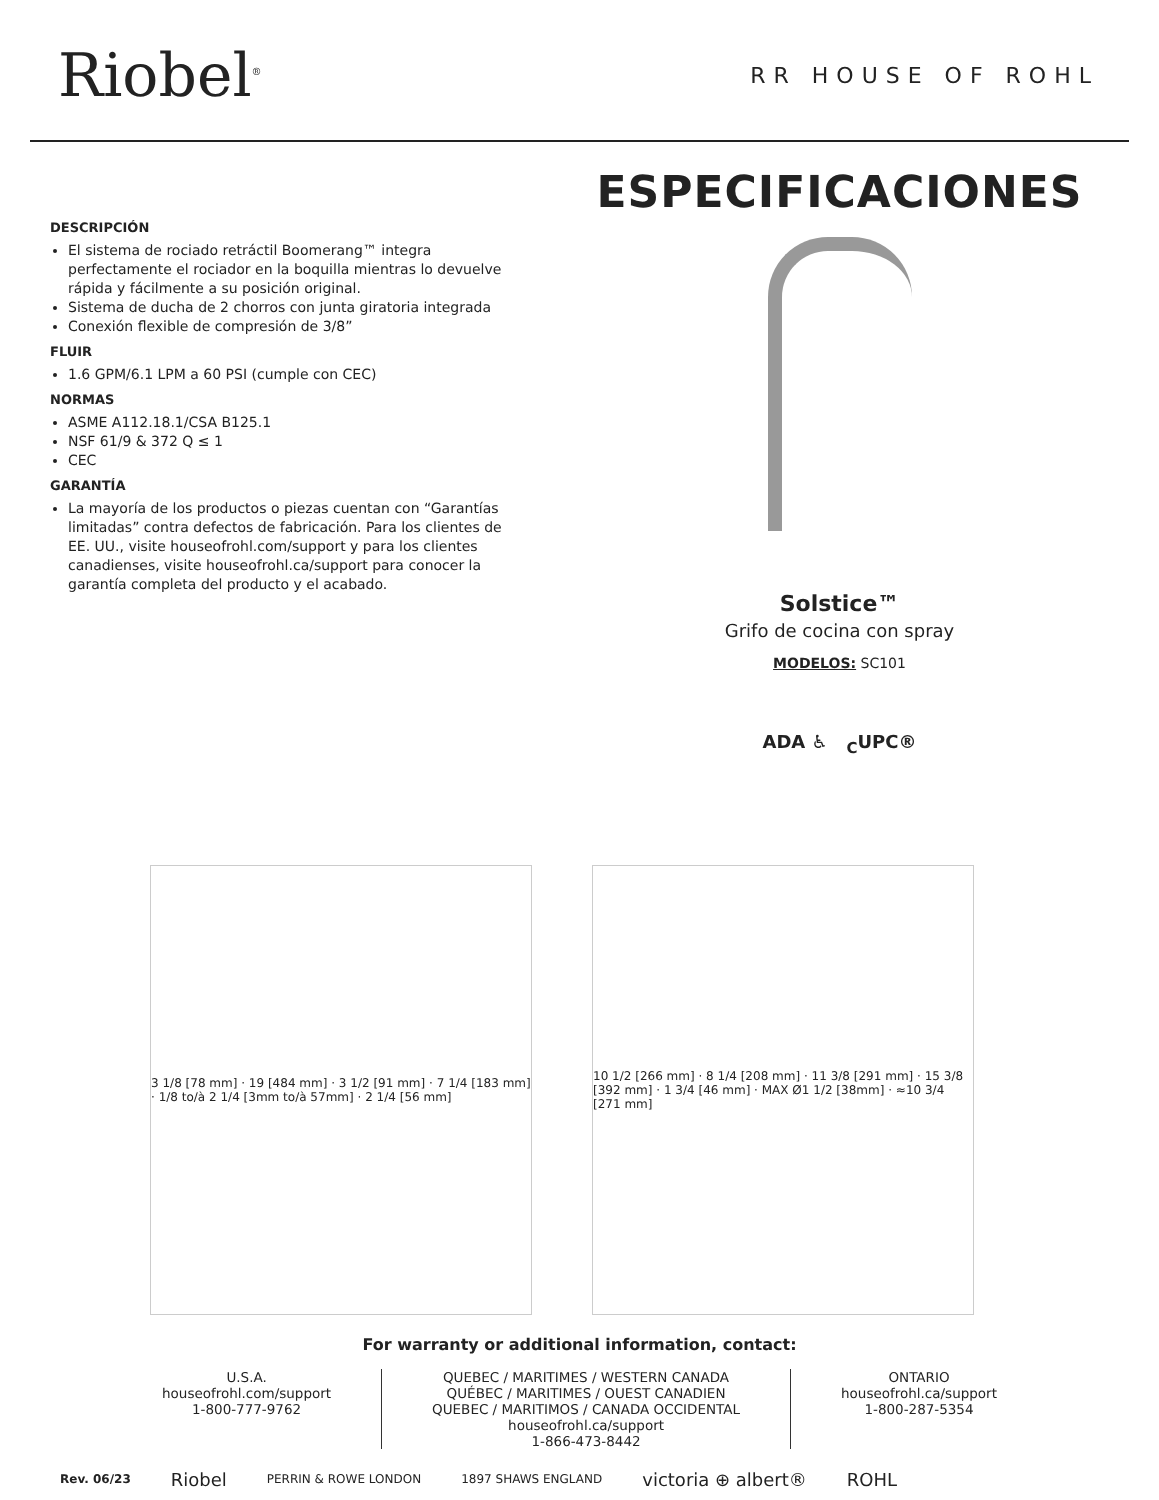Riobel<sup>®</sup>
RR HOUSE OF ROHL
DESCRIPCIÓN
El sistema de rociado retráctil Boomerang™ integra perfectamente el rociador en la boquilla mientras lo devuelve rápida y fácilmente a su posición original.
Sistema de ducha de 2 chorros con junta giratoria integrada
Conexión flexible de compresión de 3/8”
FLUIR
1.6 GPM/6.1 LPM a 60 PSI (cumple con CEC)
NORMAS
ASME A112.18.1/CSA B125.1
NSF 61/9 & 372 Q ≤ 1
CEC
GARANTÍA
La mayoría de los productos o piezas cuentan con “Garantías limitadas” contra defectos de fabricación. Para los clientes de EE. UU., visite houseofrohl.com/support y para los clientes canadienses, visite houseofrohl.ca/support para conocer la garantía completa del producto y el acabado.
ESPECIFICACIONES
Solstice™
Grifo de cocina con spray
MODELOS: SC101
ADA ♿ <sub>C</sub>UPC®
3 1/8 [78 mm] · 19 [484 mm] · 3 1/2 [91 mm] · 7 1/4 [183 mm] · 1/8 to/à 2 1/4 [3mm to/à 57mm] · 2 1/4 [56 mm]
10 1/2 [266 mm] · 8 1/4 [208 mm] · 11 3/8 [291 mm] · 15 3/8 [392 mm] · 1 3/4 [46 mm] · MAX Ø1 1/2 [38mm] · ≈10 3/4 [271 mm]
For warranty or additional information, contact:
U.S.A.
houseofrohl.com/support
1-800-777-9762
QUEBEC / MARITIMES / WESTERN CANADA
QUÉBEC / MARITIMES / OUEST CANADIEN
QUEBEC / MARITIMOS / CANADA OCCIDENTAL
houseofrohl.ca/support
1-866-473-8442
ONTARIO
houseofrohl.ca/support
1-800-287-5354
Rev. 06/23 Riobel PERRIN & ROWE LONDON 1897 SHAWS ENGLAND victoria ⊕ albert® ROHL